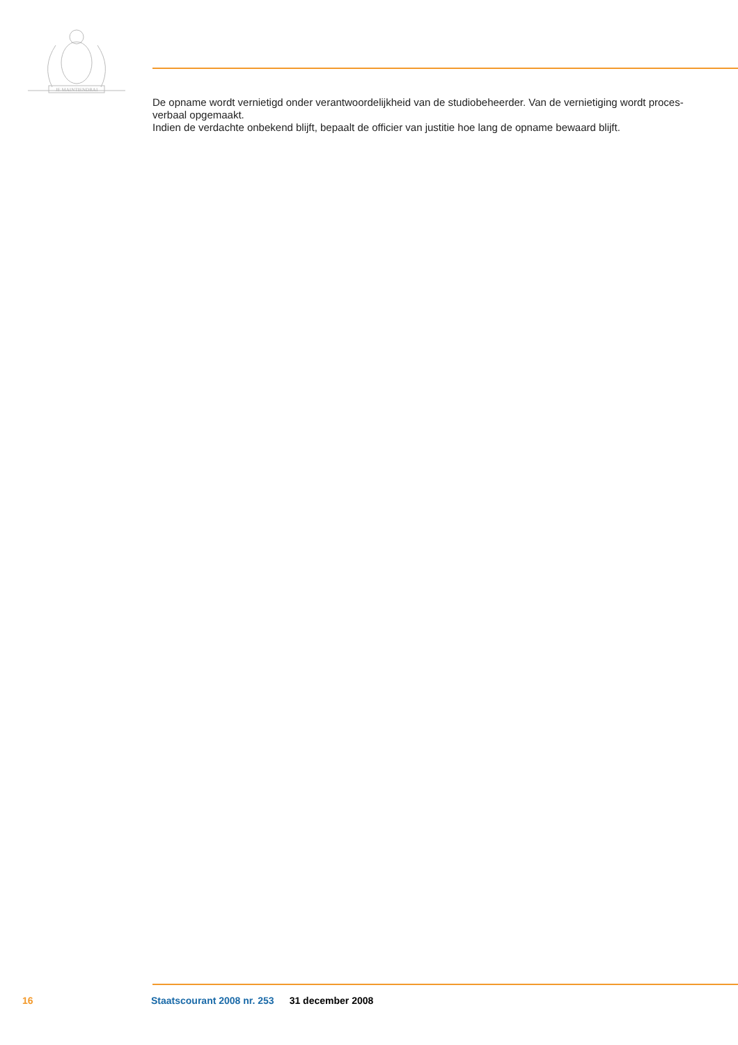JE MAINTIENDRAI
De opname wordt vernietigd onder verantwoordelijkheid van de studiobeheerder. Van de vernietiging wordt proces-verbaal opgemaakt.
Indien de verdachte onbekend blijft, bepaalt de officier van justitie hoe lang de opname bewaard blijft.
16 Staatscourant 2008 nr. 253 31 december 2008